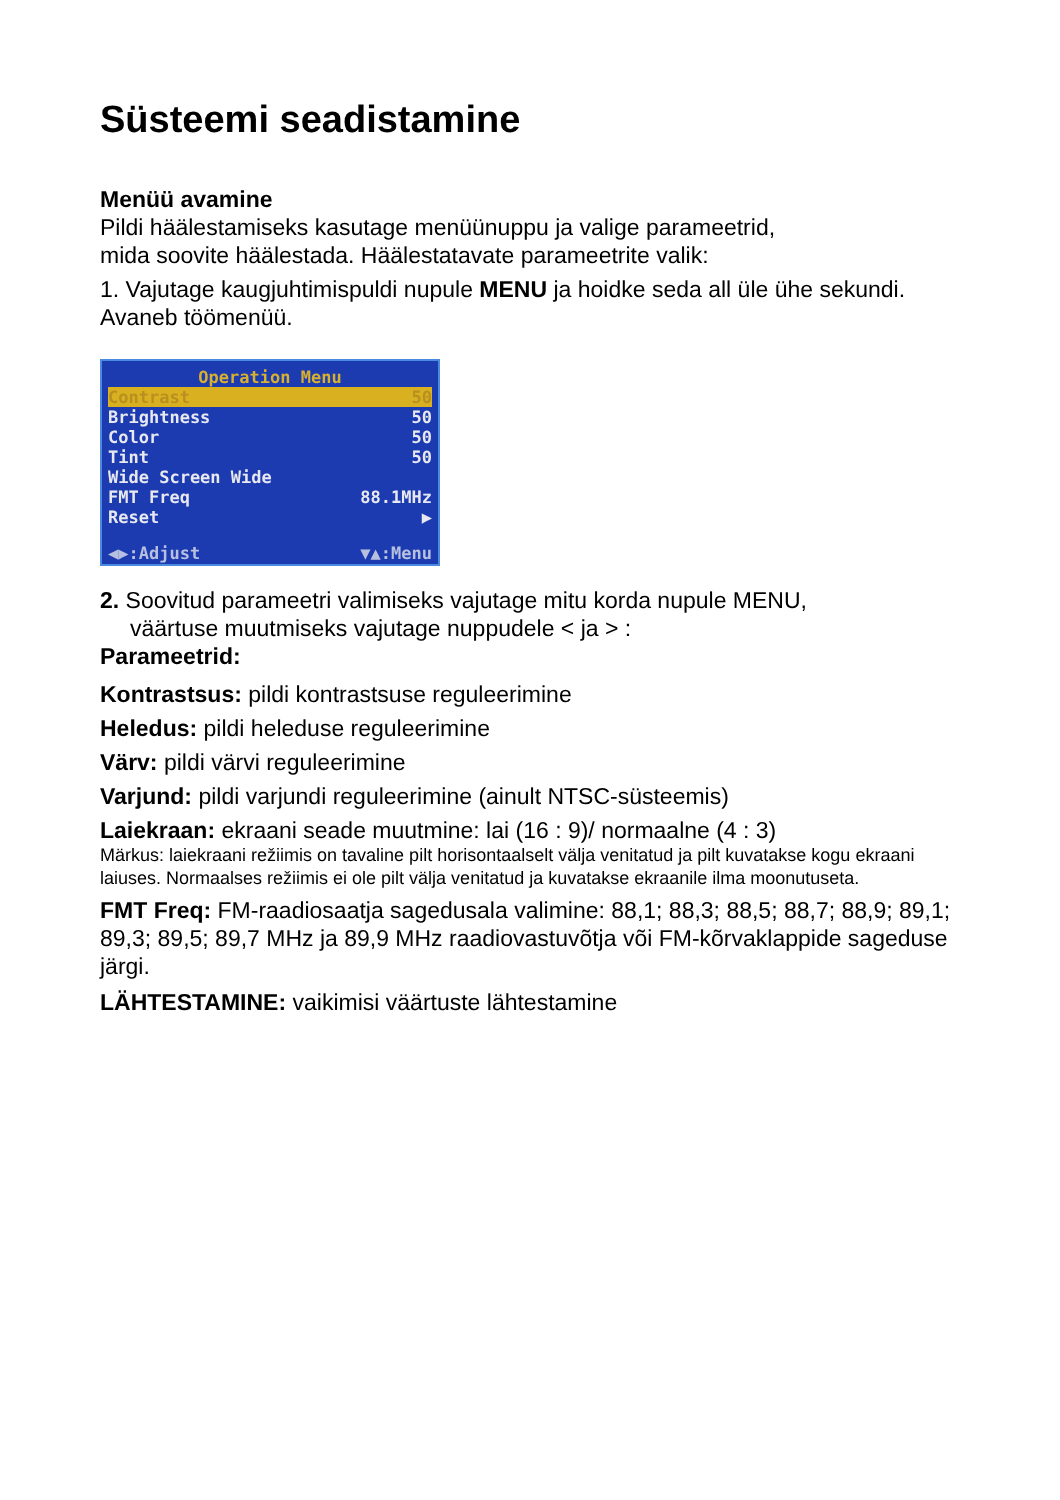Süsteemi seadistamine
Menüü avamine
Pildi häälestamiseks kasutage menüünuppu ja valige parameetrid,
mida soovite häälestada. Häälestatavate parameetrite valik:
1. Vajutage kaugjuhtimispuldi nupule MENU ja hoidke seda all üle ühe sekundi. Avaneb töömenüü.
Operation Menu
Contrast 50
Brightness 50
Color 50
Tint 50
Wide Screen Wide
FMT Freq 88.1MHz
Reset ▶
◀▶:Adjust ▼▲:Menu
2. Soovitud parameetri valimiseks vajutage mitu korda nupule MENU,
väärtuse muutmiseks vajutage nuppudele < ja > :
Parameetrid:
Kontrastsus: pildi kontrastsuse reguleerimine
Heledus: pildi heleduse reguleerimine
Värv: pildi värvi reguleerimine
Varjund: pildi varjundi reguleerimine (ainult NTSC-süsteemis)
Laiekraan: ekraani seade muutmine: lai (16 : 9)/ normaalne (4 : 3)
Märkus: laiekraani režiimis on tavaline pilt horisontaalselt välja venitatud ja pilt kuvatakse kogu ekraani laiuses. Normaalses režiimis ei ole pilt välja venitatud ja kuvatakse ekraanile ilma moonutuseta.
FMT Freq: FM-raadiosaatja sagedusala valimine: 88,1; 88,3; 88,5; 88,7; 88,9; 89,1; 89,3; 89,5; 89,7 MHz ja 89,9 MHz raadiovastuvõtja või FM-kõrvaklappide sageduse järgi.
LÄHTESTAMINE: vaikimisi väärtuste lähtestamine